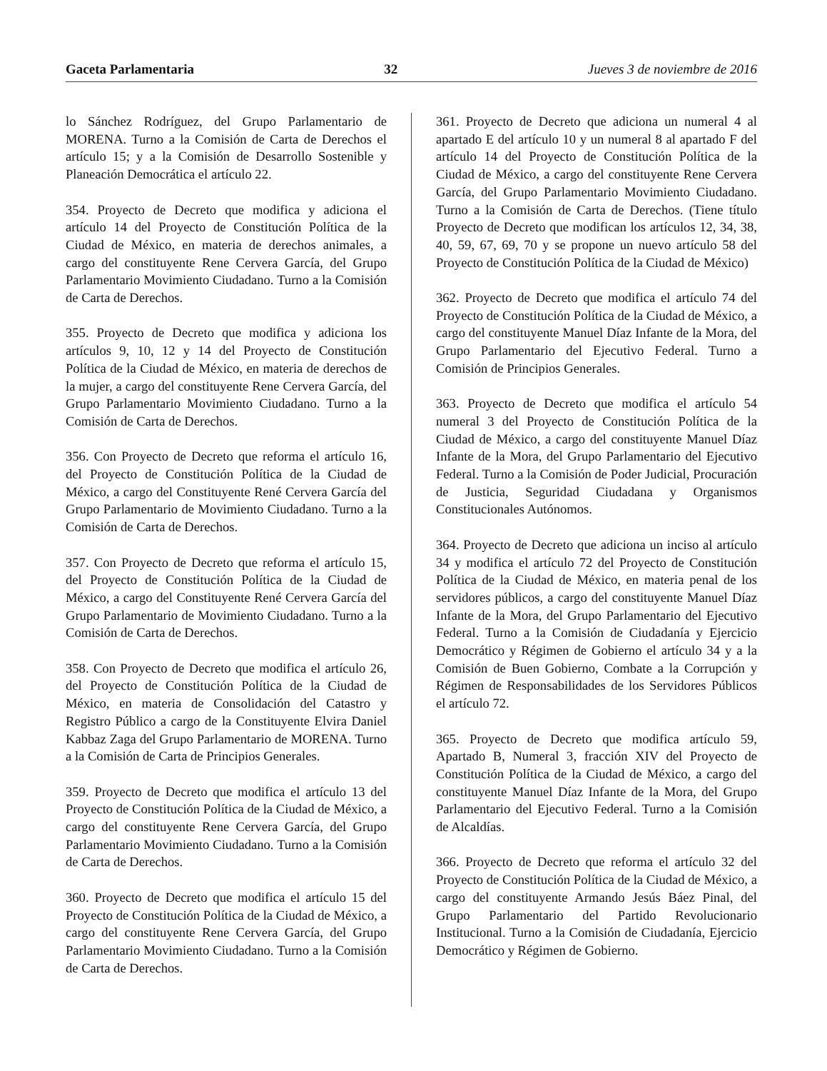Gaceta Parlamentaria 32 Jueves 3 de noviembre de 2016
lo Sánchez Rodríguez, del Grupo Parlamentario de MORENA. Turno a la Comisión de Carta de Derechos el artículo 15; y a la Comisión de Desarrollo Sostenible y Planeación Democrática el artículo 22.
354. Proyecto de Decreto que modifica y adiciona el artículo 14 del Proyecto de Constitución Política de la Ciudad de México, en materia de derechos animales, a cargo del constituyente Rene Cervera García, del Grupo Parlamentario Movimiento Ciudadano. Turno a la Comisión de Carta de Derechos.
355. Proyecto de Decreto que modifica y adiciona los artículos 9, 10, 12 y 14 del Proyecto de Constitución Política de la Ciudad de México, en materia de derechos de la mujer, a cargo del constituyente Rene Cervera García, del Grupo Parlamentario Movimiento Ciudadano. Turno a la Comisión de Carta de Derechos.
356. Con Proyecto de Decreto que reforma el artículo 16, del Proyecto de Constitución Política de la Ciudad de México, a cargo del Constituyente René Cervera García del Grupo Parlamentario de Movimiento Ciudadano. Turno a la Comisión de Carta de Derechos.
357. Con Proyecto de Decreto que reforma el artículo 15, del Proyecto de Constitución Política de la Ciudad de México, a cargo del Constituyente René Cervera García del Grupo Parlamentario de Movimiento Ciudadano. Turno a la Comisión de Carta de Derechos.
358. Con Proyecto de Decreto que modifica el artículo 26, del Proyecto de Constitución Política de la Ciudad de México, en materia de Consolidación del Catastro y Registro Público a cargo de la Constituyente Elvira Daniel Kabbaz Zaga del Grupo Parlamentario de MORENA. Turno a la Comisión de Carta de Principios Generales.
359. Proyecto de Decreto que modifica el artículo 13 del Proyecto de Constitución Política de la Ciudad de México, a cargo del constituyente Rene Cervera García, del Grupo Parlamentario Movimiento Ciudadano. Turno a la Comisión de Carta de Derechos.
360. Proyecto de Decreto que modifica el artículo 15 del Proyecto de Constitución Política de la Ciudad de México, a cargo del constituyente Rene Cervera García, del Grupo Parlamentario Movimiento Ciudadano. Turno a la Comisión de Carta de Derechos.
361. Proyecto de Decreto que adiciona un numeral 4 al apartado E del artículo 10 y un numeral 8 al apartado F del artículo 14 del Proyecto de Constitución Política de la Ciudad de México, a cargo del constituyente Rene Cervera García, del Grupo Parlamentario Movimiento Ciudadano. Turno a la Comisión de Carta de Derechos. (Tiene título Proyecto de Decreto que modifican los artículos 12, 34, 38, 40, 59, 67, 69, 70 y se propone un nuevo artículo 58 del Proyecto de Constitución Política de la Ciudad de México)
362. Proyecto de Decreto que modifica el artículo 74 del Proyecto de Constitución Política de la Ciudad de México, a cargo del constituyente Manuel Díaz Infante de la Mora, del Grupo Parlamentario del Ejecutivo Federal. Turno a Comisión de Principios Generales.
363. Proyecto de Decreto que modifica el artículo 54 numeral 3 del Proyecto de Constitución Política de la Ciudad de México, a cargo del constituyente Manuel Díaz Infante de la Mora, del Grupo Parlamentario del Ejecutivo Federal. Turno a la Comisión de Poder Judicial, Procuración de Justicia, Seguridad Ciudadana y Organismos Constitucionales Autónomos.
364. Proyecto de Decreto que adiciona un inciso al artículo 34 y modifica el artículo 72 del Proyecto de Constitución Política de la Ciudad de México, en materia penal de los servidores públicos, a cargo del constituyente Manuel Díaz Infante de la Mora, del Grupo Parlamentario del Ejecutivo Federal. Turno a la Comisión de Ciudadanía y Ejercicio Democrático y Régimen de Gobierno el artículo 34 y a la Comisión de Buen Gobierno, Combate a la Corrupción y Régimen de Responsabilidades de los Servidores Públicos el artículo 72.
365. Proyecto de Decreto que modifica artículo 59, Apartado B, Numeral 3, fracción XIV del Proyecto de Constitución Política de la Ciudad de México, a cargo del constituyente Manuel Díaz Infante de la Mora, del Grupo Parlamentario del Ejecutivo Federal. Turno a la Comisión de Alcaldías.
366. Proyecto de Decreto que reforma el artículo 32 del Proyecto de Constitución Política de la Ciudad de México, a cargo del constituyente Armando Jesús Báez Pinal, del Grupo Parlamentario del Partido Revolucionario Institucional. Turno a la Comisión de Ciudadanía, Ejercicio Democrático y Régimen de Gobierno.